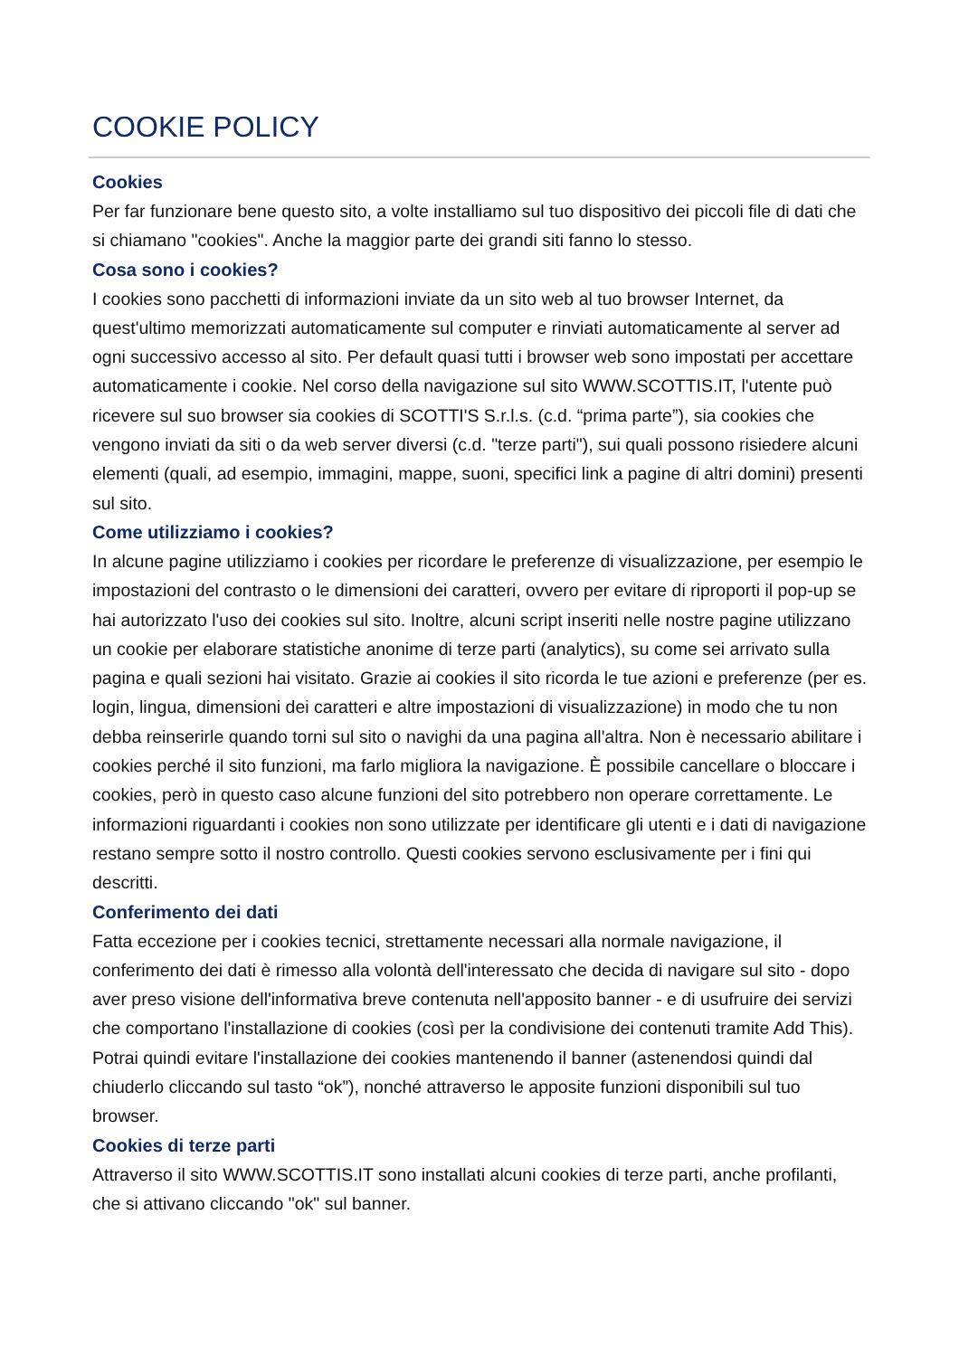COOKIE POLICY
Cookies
Per far funzionare bene questo sito, a volte installiamo sul tuo dispositivo dei piccoli file di dati che si chiamano "cookies". Anche la maggior parte dei grandi siti fanno lo stesso.
Cosa sono i cookies?
I cookies sono pacchetti di informazioni inviate da un sito web al tuo browser Internet, da quest'ultimo memorizzati automaticamente sul computer e rinviati automaticamente al server ad ogni successivo accesso al sito. Per default quasi tutti i browser web sono impostati per accettare automaticamente i cookie. Nel corso della navigazione sul sito WWW.SCOTTIS.IT, l'utente può ricevere sul suo browser sia cookies di SCOTTI'S S.r.l.s. (c.d. “prima parte”), sia cookies che vengono inviati da siti o da web server diversi (c.d. "terze parti"), sui quali possono risiedere alcuni elementi (quali, ad esempio, immagini, mappe, suoni, specifici link a pagine di altri domini) presenti sul sito.
Come utilizziamo i cookies?
In alcune pagine utilizziamo i cookies per ricordare le preferenze di visualizzazione, per esempio le impostazioni del contrasto o le dimensioni dei caratteri, ovvero per evitare di riproporti il pop-up se hai autorizzato l'uso dei cookies sul sito. Inoltre, alcuni script inseriti nelle nostre pagine utilizzano un cookie per elaborare statistiche anonime di terze parti (analytics), su come sei arrivato sulla pagina e quali sezioni hai visitato. Grazie ai cookies il sito ricorda le tue azioni e preferenze (per es. login, lingua, dimensioni dei caratteri e altre impostazioni di visualizzazione) in modo che tu non debba reinserirle quando torni sul sito o navighi da una pagina all'altra. Non è necessario abilitare i cookies perché il sito funzioni, ma farlo migliora la navigazione. È possibile cancellare o bloccare i cookies, però in questo caso alcune funzioni del sito potrebbero non operare correttamente. Le informazioni riguardanti i cookies non sono utilizzate per identificare gli utenti e i dati di navigazione restano sempre sotto il nostro controllo. Questi cookies servono esclusivamente per i fini qui descritti.
Conferimento dei dati
Fatta eccezione per i cookies tecnici, strettamente necessari alla normale navigazione, il conferimento dei dati è rimesso alla volontà dell'interessato che decida di navigare sul sito - dopo aver preso visione dell'informativa breve contenuta nell'apposito banner - e di usufruire dei servizi che comportano l'installazione di cookies (così per la condivisione dei contenuti tramite Add This). Potrai quindi evitare l'installazione dei cookies mantenendo il banner (astenendosi quindi dal chiuderlo cliccando sul tasto “ok”), nonché attraverso le apposite funzioni disponibili sul tuo browser.
Cookies di terze parti
Attraverso il sito WWW.SCOTTIS.IT sono installati alcuni cookies di terze parti, anche profilanti, che si attivano cliccando "ok" sul banner.